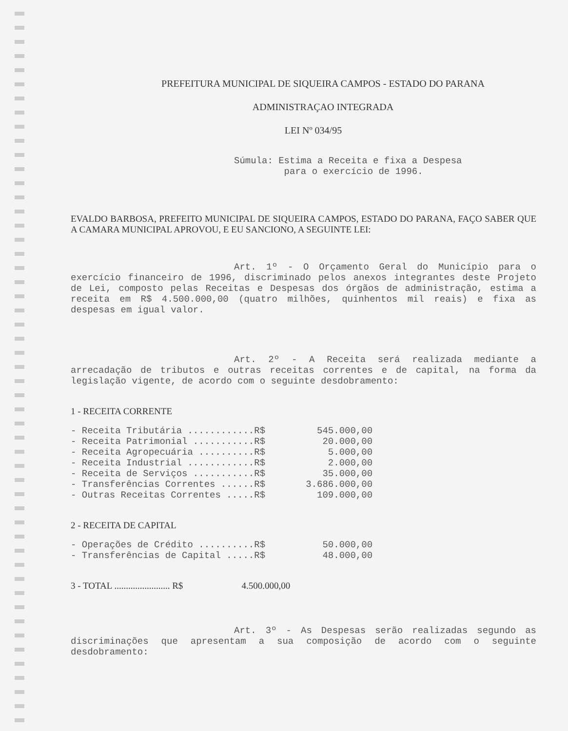PREFEITURA MUNICIPAL DE SIQUEIRA CAMPOS - ESTADO DO PARANA
ADMINISTRAÇAO INTEGRADA
LEI Nº 034/95
Súmula: Estima a Receita e fixa a Despesa
para o exercício de 1996.
EVALDO BARBOSA, PREFEITO MUNICIPAL DE SIQUEIRA CAMPOS, ESTADO DO PARANA, FAÇO SABER QUE A CAMARA MUNICIPAL APROVOU, E EU SANCIONO, A SEGUINTE LEI:
Art. 1º - O Orçamento Geral do Município para o exercício financeiro de 1996, discriminado pelos anexos integrantes deste Projeto de Lei, composto pelas Receitas e Despesas dos órgãos de administração, estima a receita em R$ 4.500.000,00 (quatro milhões, quinhentos mil reais) e fixa as despesas em igual valor.
Art. 2º - A Receita será realizada mediante a arrecadação de tributos e outras receitas correntes e de capital, na forma da legislação vigente, de acordo com o seguinte desdobramento:
1 - RECEITA CORRENTE
| - Receita Tributária ............R$ | 545.000,00 |
| - Receita Patrimonial ...........R$ | 20.000,00 |
| - Receita Agropecuária ..........R$ | 5.000,00 |
| - Receita Industrial ............R$ | 2.000,00 |
| - Receita de Serviços ...........R$ | 35.000,00 |
| - Transferências Correntes ......R$ | 3.686.000,00 |
| - Outras Receitas Correntes .....R$ | 109.000,00 |
2 - RECEITA DE CAPITAL
| - Operações de Crédito ..........R$ | 50.000,00 |
| - Transferências de Capital .....R$ | 48.000,00 |
| 3 - TOTAL ........................ R$ | 4.500.000,00 |
Art. 3º - As Despesas serão realizadas segundo as discriminações que apresentam a sua composição de acordo com o seguinte desdobramento: